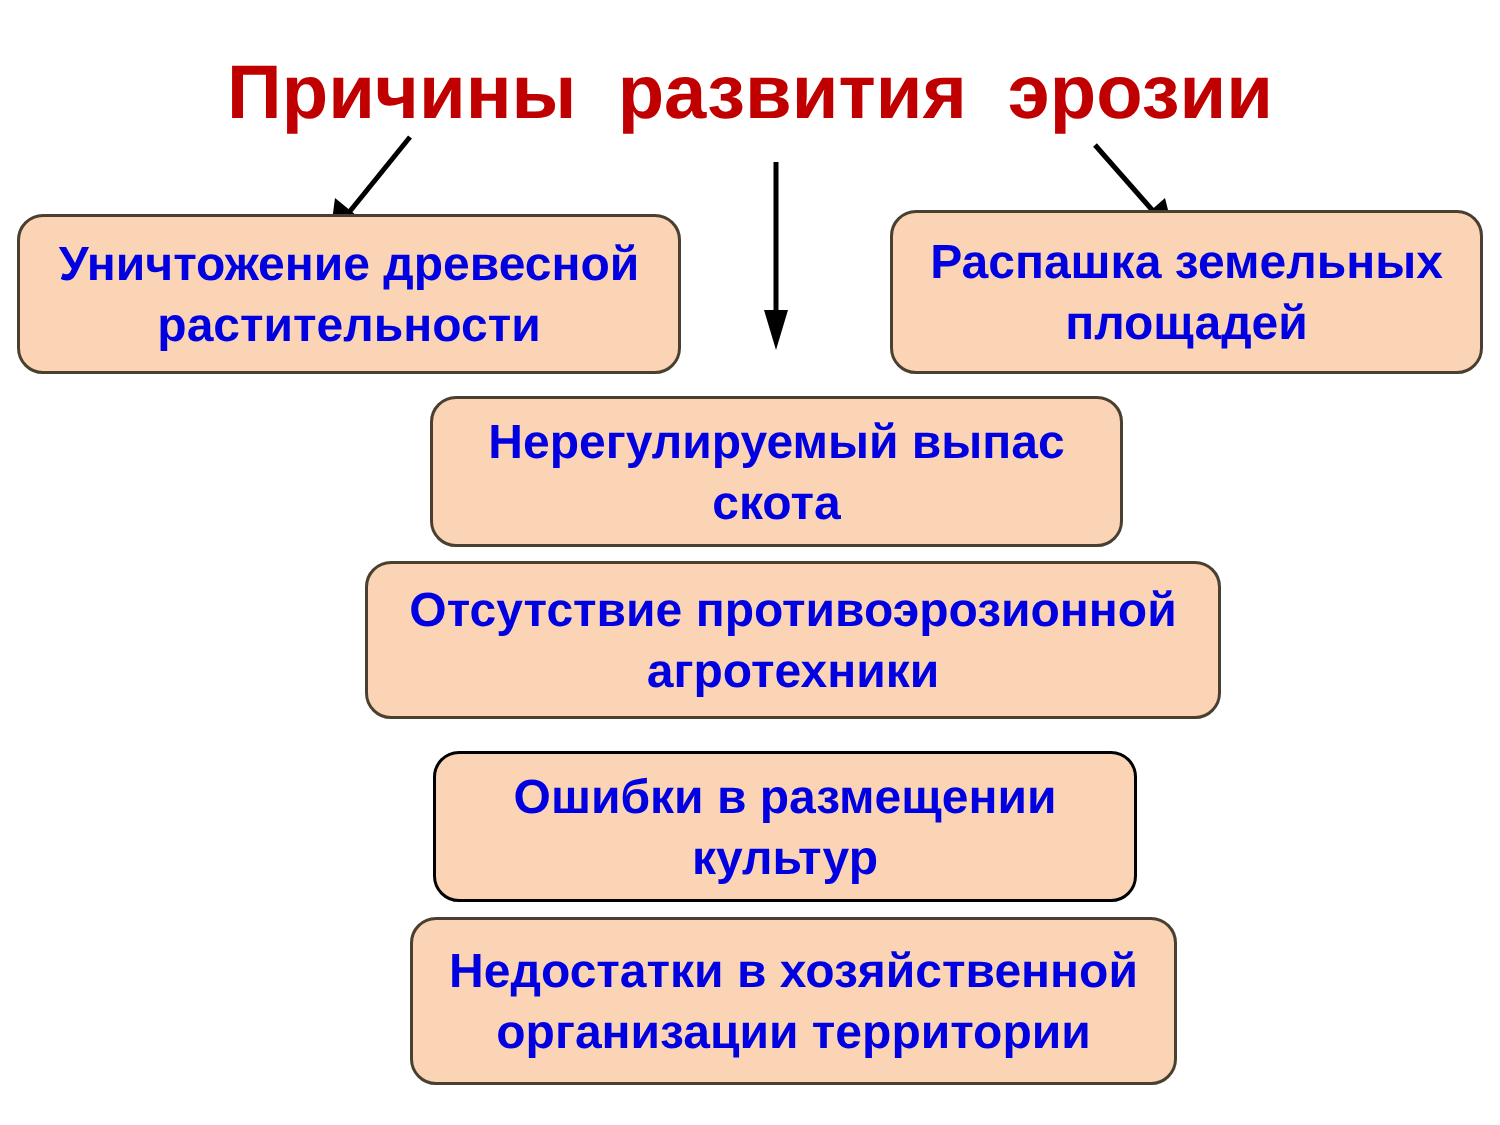Причины развития эрозии
Уничтожение древесной
растительности
Распашка земельных
площадей
Нерегулируемый выпас
скота
Отсутствие противоэрозионной
агротехники
Ошибки в размещении
культур
Недостатки в хозяйственной
организации территории